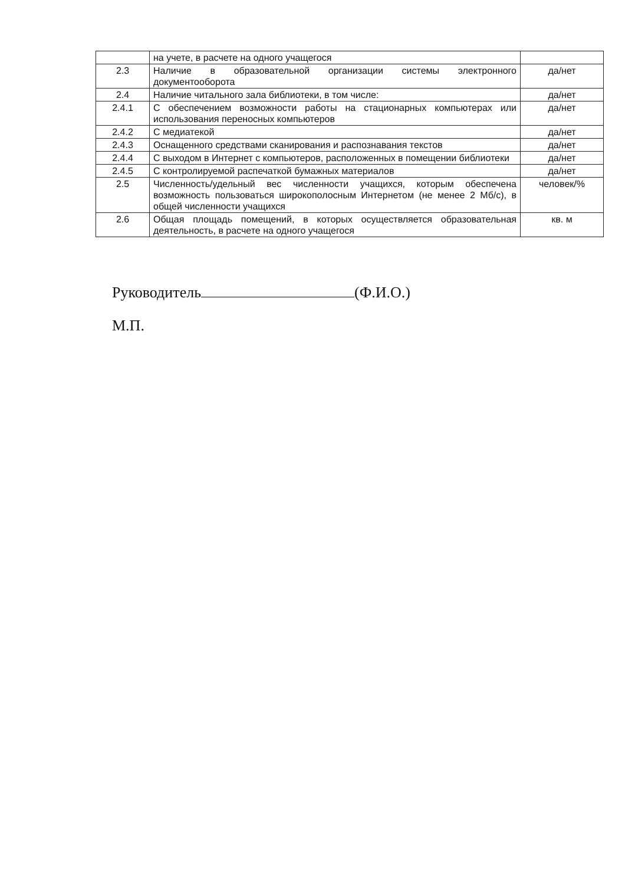| | на учете, в расчете на одного учащегося | |
| 2.3 | Наличие в образовательной организации системы электронного документооборота | да/нет |
| 2.4 | Наличие читального зала библиотеки, в том числе: | да/нет |
| 2.4.1 | С обеспечением возможности работы на стационарных компьютерах или использования переносных компьютеров | да/нет |
| 2.4.2 | С медиатекой | да/нет |
| 2.4.3 | Оснащенного средствами сканирования и распознавания текстов | да/нет |
| 2.4.4 | С выходом в Интернет с компьютеров, расположенных в помещении библиотеки | да/нет |
| 2.4.5 | С контролируемой распечаткой бумажных материалов | да/нет |
| 2.5 | Численность/удельный вес численности учащихся, которым обеспечена возможность пользоваться широкополосным Интернетом (не менее 2 Мб/с), в общей численности учащихся | человек/% |
| 2.6 | Общая площадь помещений, в которых осуществляется образовательная деятельность, в расчете на одного учащегося | кв. м |
Руководитель (Ф.И.О.)
М.П.